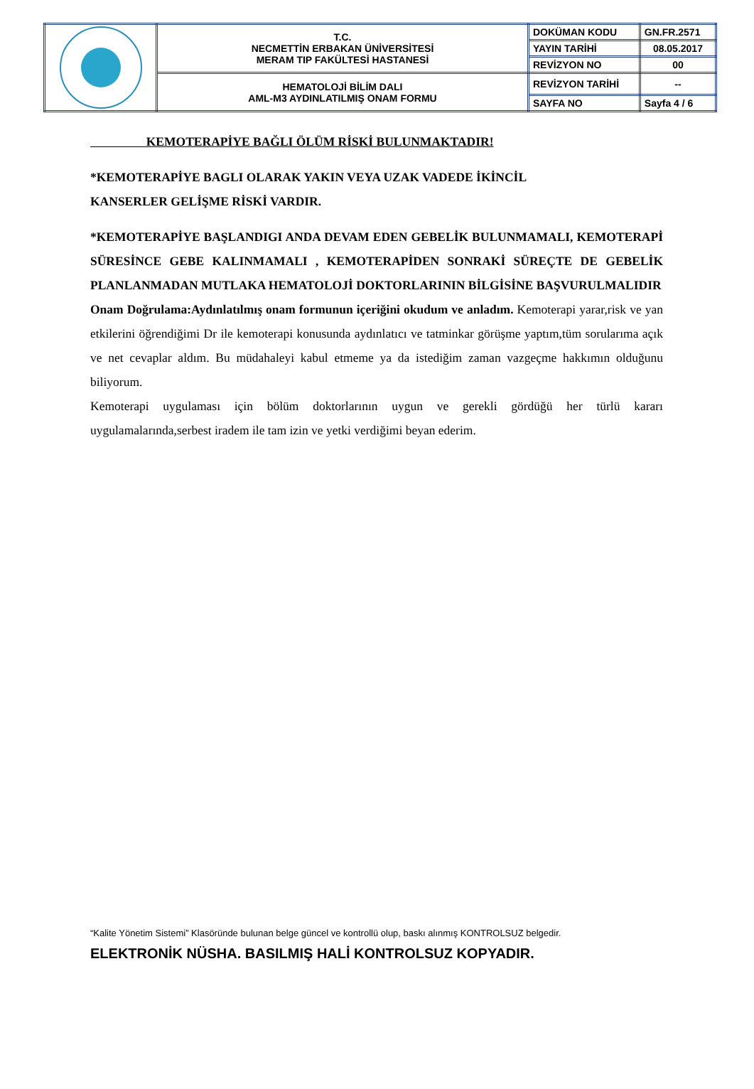| | T.C. NECMETTİN ERBAKAN ÜNİVERSİTESİ MERAM TIP FAKÜLTESİ HASTANESİ | DOKÜMAN KODU | GN.FR.2571 |
| | | YAYIN TARİHİ | 08.05.2017 |
| | | REVİZYON NO | 00 |
| | HEMATOLOJİ BİLİM DALI AML-M3 AYDINLATILMIŞ ONAM FORMU | REVİZYON TARİHİ | -- |
| | | SAYFA NO | Sayfa 4 / 6 |
KEMOTERAPİYE BAĞLI ÖLÜM RİSKİ BULUNMAKTADIR!
*KEMOTERAPİYE BAGLI OLARAK YAKIN VEYA UZAK VADEDE İKİNCİL
KANSERLER GELİŞME RİSKİ VARDIR.
*KEMOTERAPİYE BAŞLANDIGI ANDA DEVAM EDEN GEBELİK BULUNMAMALI, KEMOTERAPİ SÜRESİNCE GEBE KALINMAMALI , KEMOTERAPİDEN SONRAKİ SÜREÇTE DE GEBELİK PLANLANMADAN MUTLAKA HEMATOLOJİ DOKTORLARININ BİLGİSİNE BAŞVURULMALIDIR
Onam Doğrulama:Aydınlatılmış onam formunun içeriğini okudum ve anladım. Kemoterapi yarar,risk ve yan etkilerini öğrendiğimi Dr ile kemoterapi konusunda aydınlatıcı ve tatminkar görüşme yaptım,tüm sorularıma açık ve net cevaplar aldım. Bu müdahaleyi kabul etmeme ya da istediğim zaman vazgeçme hakkımın olduğunu biliyorum.
Kemoterapi uygulaması için bölüm doktorlarının uygun ve gerekli gördüğü her türlü kararı uygulamalarında,serbest iradem ile tam izin ve yetki verdiğimi beyan ederim.
“Kalite Yönetim Sistemi” Klasöründe bulunan belge güncel ve kontrollü olup, baskı alınmış KONTROLSUZ belgedir.
ELEKTRONİK NÜSHA. BASILMIŞ HALİ KONTROLSUZ KOPYADIR.